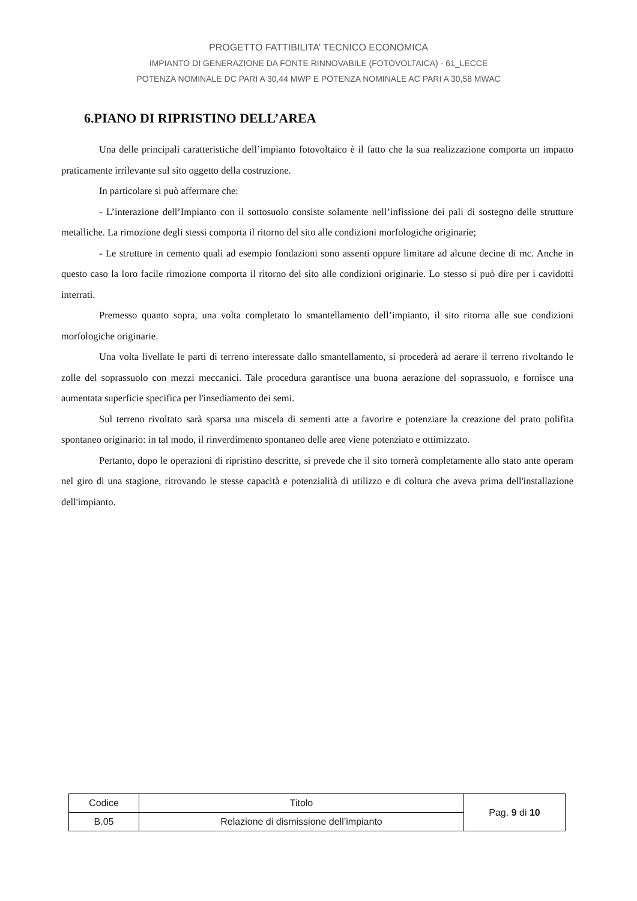PROGETTO FATTIBILITA’ TECNICO ECONOMICA
IMPIANTO DI GENERAZIONE DA FONTE RINNOVABILE (FOTOVOLTAICA) - 61_LECCE
POTENZA NOMINALE DC PARI A 30,44 MWP E POTENZA NOMINALE AC PARI A 30,58 MWAC
6.PIANO DI RIPRISTINO DELL’AREA
Una delle principali caratteristiche dell’impianto fotovoltaico è il fatto che la sua realizzazione comporta un impatto praticamente irrilevante sul sito oggetto della costruzione.
In particolare si può affermare che:
- L’interazione dell’Impianto con il sottosuolo consiste solamente nell’infissione dei pali di sostegno delle strutture metalliche. La rimozione degli stessi comporta il ritorno del sito alle condizioni morfologiche originarie;
- Le strutture in cemento quali ad esempio fondazioni sono assenti oppure limitare ad alcune decine di mc. Anche in questo caso la loro facile rimozione comporta il ritorno del sito alle condizioni originarie. Lo stesso si può dire per i cavidotti interrati.
Premesso quanto sopra, una volta completato lo smantellamento dell’impianto, il sito ritorna alle sue condizioni morfologiche originarie.
Una volta livellate le parti di terreno interessate dallo smantellamento, si procederà ad aerare il terreno rivoltando le zolle del soprassuolo con mezzi meccanici. Tale procedura garantisce una buona aerazione del soprassuolo, e fornisce una aumentata superficie specifica per l'insediamento dei semi.
Sul terreno rivoltato sarà sparsa una miscela di sementi atte a favorire e potenziare la creazione del prato polifita spontaneo originario: in tal modo, il rinverdimento spontaneo delle aree viene potenziato e ottimizzato.
Pertanto, dopo le operazioni di ripristino descritte, si prevede che il sito tornerà completamente allo stato ante operam nel giro di una stagione, ritrovando le stesse capacità e potenzialità di utilizzo e di coltura che aveva prima dell'installazione dell'impianto.
| Codice | Titolo | Pag. 9 di 10 |
| B.05 | Relazione di dismissione dell’impianto | |